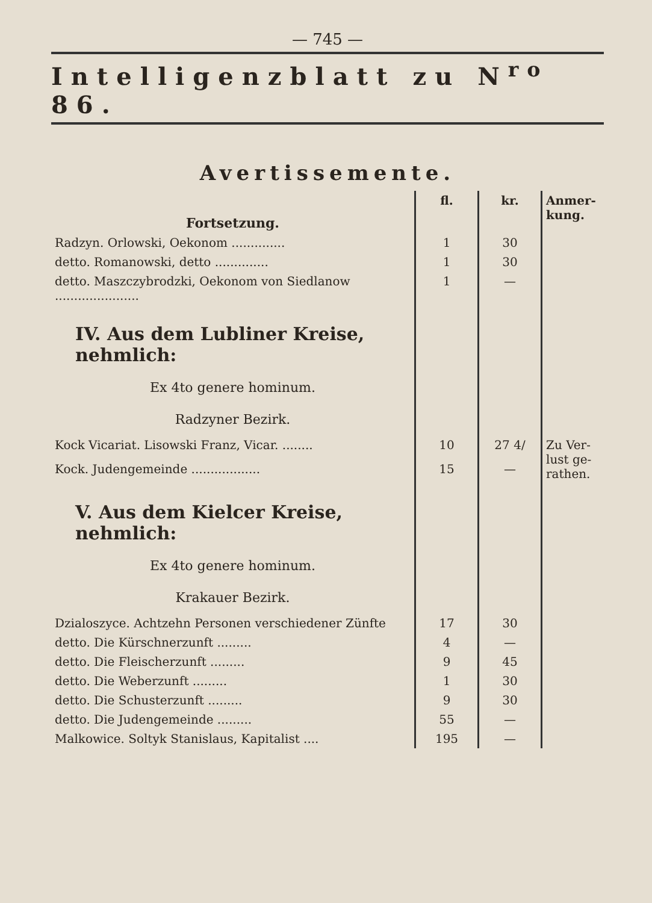— 745 —
Intelligenzblatt zu N<sup>ro</sup> 86.
Avertissemente.
| Fortsetzung. | fl. | kr. | Anmer­kung. |
| --- | --- | --- | --- |
| Radzyn. Orlowski, Oekonom .............. | 1 | 30 | |
| detto. Romanowski, detto .............. | 1 | 30 | |
| detto. Maszczybrodzki, Oekonom von Siedla­now ...................... | 1 | — | |
| IV. Aus dem Lubliner Kreise, nehmlich: | | | |
| Ex 4to genere hominum. | | | |
| Radzyner Bezirk. | | | |
| Kock Vicariat. Lisowski Franz, Vicar. ........ | 10 | 27 4/ | Zu Ver­lust ge­rathen. |
| Kock. Judengemeinde .................. | 15 | — | |
| V. Aus dem Kielcer Kreise, nehmlich: | | | |
| Ex 4to genere hominum. | | | |
| Krakauer Bezirk. | | | |
| Dzialoszyce. Achtzehn Personen verschiedener Zünfte | 17 | 30 | |
| detto. Die Kürschnerzunft ......... | 4 | — | |
| detto. Die Fleischerzunft ......... | 9 | 45 | |
| detto. Die Weberzunft ......... | 1 | 30 | |
| detto. Die Schusterzunft ......... | 9 | 30 | |
| detto. Die Judengemeinde ......... | 55 | — | |
| Malkowice. Soltyk Stanislaus, Kapitalist .... | 195 | — | |